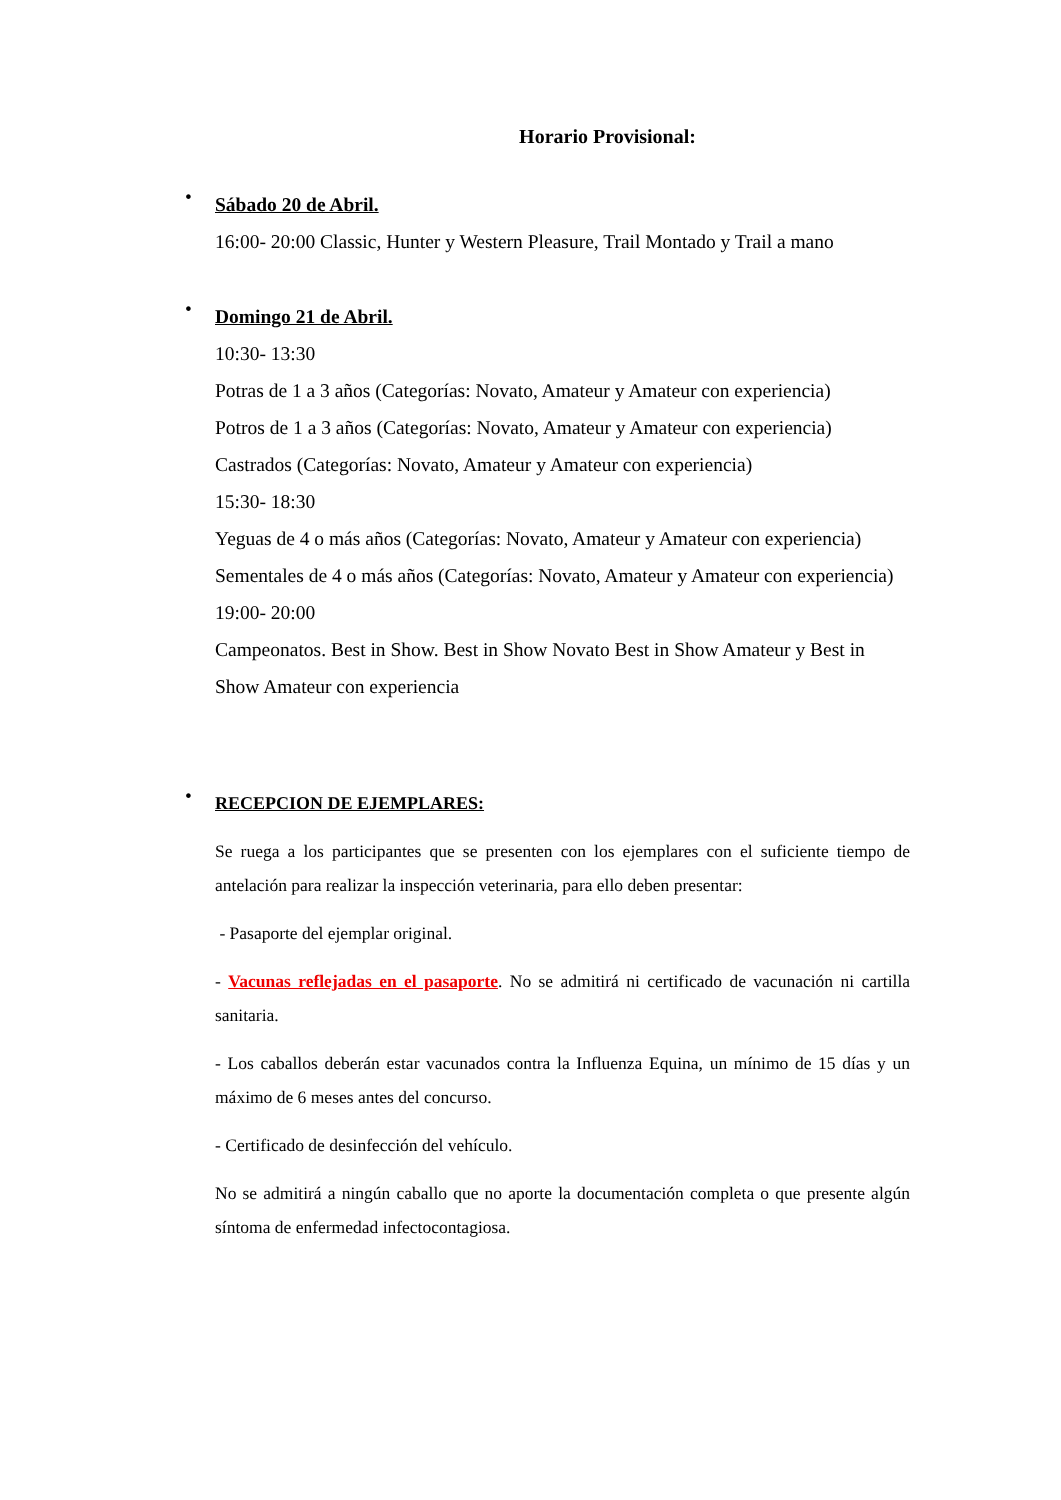Horario Provisional:
•
Sábado 20 de Abril.
16:00- 20:00 Classic, Hunter y Western Pleasure, Trail Montado y Trail a mano
•
Domingo 21 de Abril.
10:30- 13:30
Potras de 1 a 3 años (Categorías: Novato, Amateur y Amateur con experiencia)
Potros de 1 a 3 años (Categorías: Novato, Amateur y Amateur con experiencia)
Castrados (Categorías: Novato, Amateur y Amateur con experiencia)
15:30- 18:30
Yeguas de 4 o más años (Categorías: Novato, Amateur y Amateur con experiencia)
Sementales de 4 o más años (Categorías: Novato, Amateur y Amateur con experiencia)
19:00- 20:00
Campeonatos. Best in Show. Best in Show Novato Best in Show Amateur y Best in Show Amateur con experiencia
•
RECEPCION DE EJEMPLARES:
Se ruega a los participantes que se presenten con los ejemplares con el suficiente tiempo de antelación para realizar la inspección veterinaria, para ello deben presentar:
- Pasaporte del ejemplar original.
- Vacunas reflejadas en el pasaporte. No se admitirá ni certificado de vacunación ni cartilla sanitaria.
- Los caballos deberán estar vacunados contra la Influenza Equina, un mínimo de 15 días y un máximo de 6 meses antes del concurso.
- Certificado de desinfección del vehículo.
No se admitirá a ningún caballo que no aporte la documentación completa o que presente algún síntoma de enfermedad infectocontagiosa.